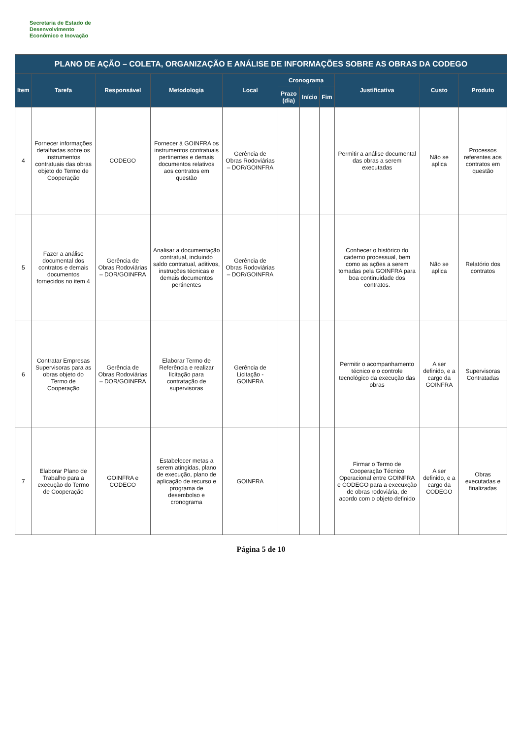Secretaria de Estado de
Desenvolvimento
Econômico e Inovação
| PLANO DE AÇÃO – COLETA, ORGANIZAÇÃO E ANÁLISE DE INFORMAÇÕES SOBRE AS OBRAS DA CODEGO | | | | | | | | | | |
| --- | --- | --- | --- | --- | --- | --- | --- | --- | --- | --- |
| Item | Tarefa | Responsável | Metodologia | Local | Cronograma | | | Justificativa | Custo | Produto |
| | | | | | Prazo (dia) | Início | Fim | | | |
| 4 | Fornecer informações detalhadas sobre os instrumentos contratuais das obras objeto do Termo de Cooperação | CODEGO | Fornecer à GOINFRA os instrumentos contratuais pertinentes e demais documentos relativos aos contratos em questão | Gerência de Obras Rodoviárias – DOR/GOINFRA | | | | Permitir a análise documental das obras a serem executadas | Não se aplica | Processos referentes aos contratos em questão |
| 5 | Fazer a análise documental dos contratos e demais documentos fornecidos no item 4 | Gerência de Obras Rodoviárias – DOR/GOINFRA | Analisar a documentação contratual, incluindo saldo contratual, aditivos, instruções técnicas e demais documentos pertinentes | Gerência de Obras Rodoviárias – DOR/GOINFRA | | | | Conhecer o histórico do caderno processual, bem como as ações a serem tomadas pela GOINFRA para boa continuidade dos contratos. | Não se aplica | Relatório dos contratos |
| 6 | Contratar Empresas Supervisoras para as obras objeto do Termo de Cooperação | Gerência de Obras Rodoviárias – DOR/GOINFRA | Elaborar Termo de Referência e realizar licitação para contratação de supervisoras | Gerência de Licitação - GOINFRA | | | | Permitir o acompanhamento técnico e o controle tecnológico da execução das obras | A ser definido, e a cargo da GOINFRA | Supervisoras Contratadas |
| 7 | Elaborar Plano de Trabalho para a execução do Termo de Cooperação | GOINFRA e CODEGO | Estabelecer metas a serem atingidas, plano de execução, plano de aplicação de recurso e programa de desembolso e cronograma | GOINFRA | | | | Firmar o Termo de Cooperação Técnico Operacional entre GOINFRA e CODEGO para a execuxção de obras rodoviária, de acordo com o objeto definido | A ser definido, e a cargo da CODEGO | Obras executadas e finalizadas |
Página 5 de 10